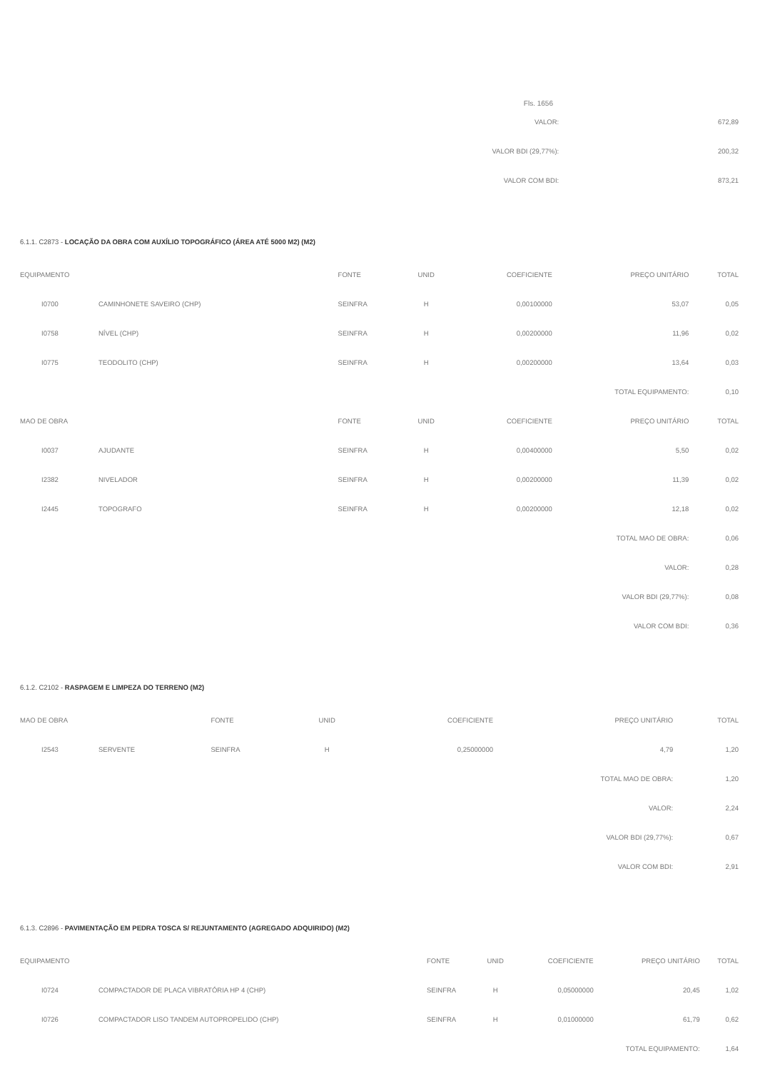Fls. 1656
| VALOR: | 672,89 |
| VALOR BDI (29,77%): | 200,32 |
| VALOR COM BDI: | 873,21 |
6.1.1. C2873 - LOCAÇÃO DA OBRA COM AUXÍLIO TOPOGRÁFICO (ÁREA ATÉ 5000 M2) (M2)
| EQUIPAMENTO | | FONTE | UNID | COEFICIENTE | PREÇO UNITÁRIO | TOTAL |
| --- | --- | --- | --- | --- | --- | --- |
| I0700 | CAMINHONETE SAVEIRO (CHP) | SEINFRA | H | 0,00100000 | 53,07 | 0,05 |
| I0758 | NÍVEL (CHP) | SEINFRA | H | 0,00200000 | 11,96 | 0,02 |
| I0775 | TEODOLITO (CHP) | SEINFRA | H | 0,00200000 | 13,64 | 0,03 |
| TOTAL EQUIPAMENTO: | | | | | | 0,10 |
| MAO DE OBRA | | FONTE | UNID | COEFICIENTE | PREÇO UNITÁRIO | TOTAL |
| I0037 | AJUDANTE | SEINFRA | H | 0,00400000 | 5,50 | 0,02 |
| I2382 | NIVELADOR | SEINFRA | H | 0,00200000 | 11,39 | 0,02 |
| I2445 | TOPOGRAFO | SEINFRA | H | 0,00200000 | 12,18 | 0,02 |
| TOTAL MAO DE OBRA: | | | | | | 0,06 |
| VALOR: | | | | | | 0,28 |
| VALOR BDI (29,77%): | | | | | | 0,08 |
| VALOR COM BDI: | | | | | | 0,36 |
6.1.2. C2102 - RASPAGEM E LIMPEZA DO TERRENO (M2)
| MAO DE OBRA | | FONTE | UNID | COEFICIENTE | PREÇO UNITÁRIO | TOTAL |
| --- | --- | --- | --- | --- | --- | --- |
| I2543 | SERVENTE | SEINFRA | H | 0,25000000 | 4,79 | 1,20 |
| TOTAL MAO DE OBRA: | | | | | | 1,20 |
| VALOR: | | | | | | 2,24 |
| VALOR BDI (29,77%): | | | | | | 0,67 |
| VALOR COM BDI: | | | | | | 2,91 |
6.1.3. C2896 - PAVIMENTAÇÃO EM PEDRA TOSCA S/ REJUNTAMENTO (AGREGADO ADQUIRIDO) (M2)
| EQUIPAMENTO | | FONTE | UNID | COEFICIENTE | PREÇO UNITÁRIO | TOTAL |
| --- | --- | --- | --- | --- | --- | --- |
| I0724 | COMPACTADOR DE PLACA VIBRATÓRIA HP 4 (CHP) | SEINFRA | H | 0,05000000 | 20,45 | 1,02 |
| I0726 | COMPACTADOR LISO TANDEM AUTOPROPELIDO (CHP) | SEINFRA | H | 0,01000000 | 61,79 | 0,62 |
| TOTAL EQUIPAMENTO: | | | | | | 1,64 |